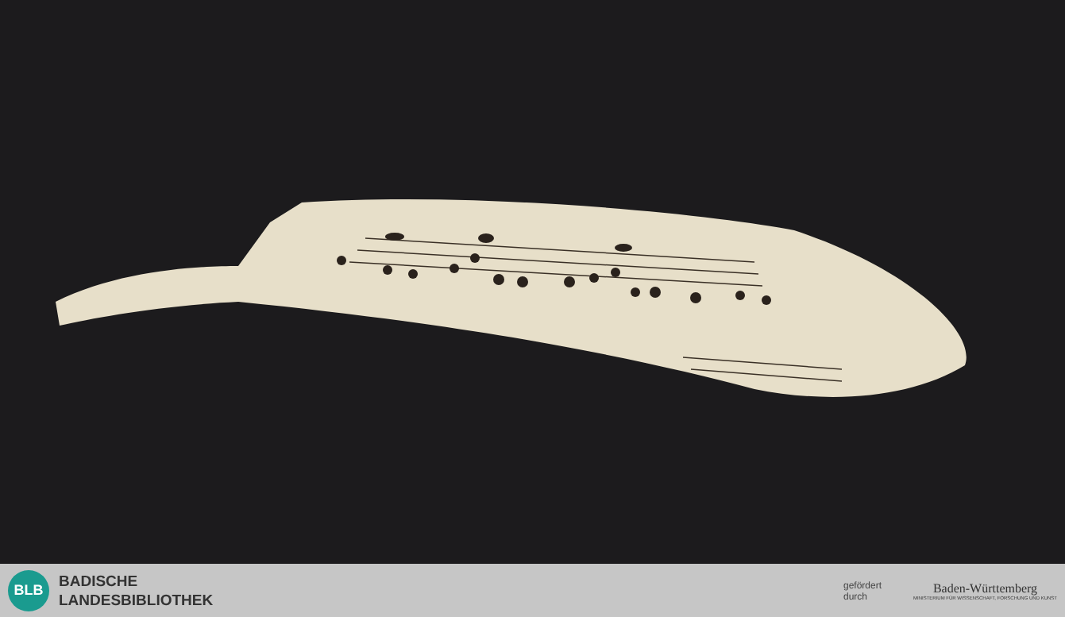BLB
BADISCHE
LANDESBIBLIOTHEK
gefördert
durch
Baden-Württemberg
MINISTERIUM FÜR WISSENSCHAFT, FORSCHUNG UND KUNST